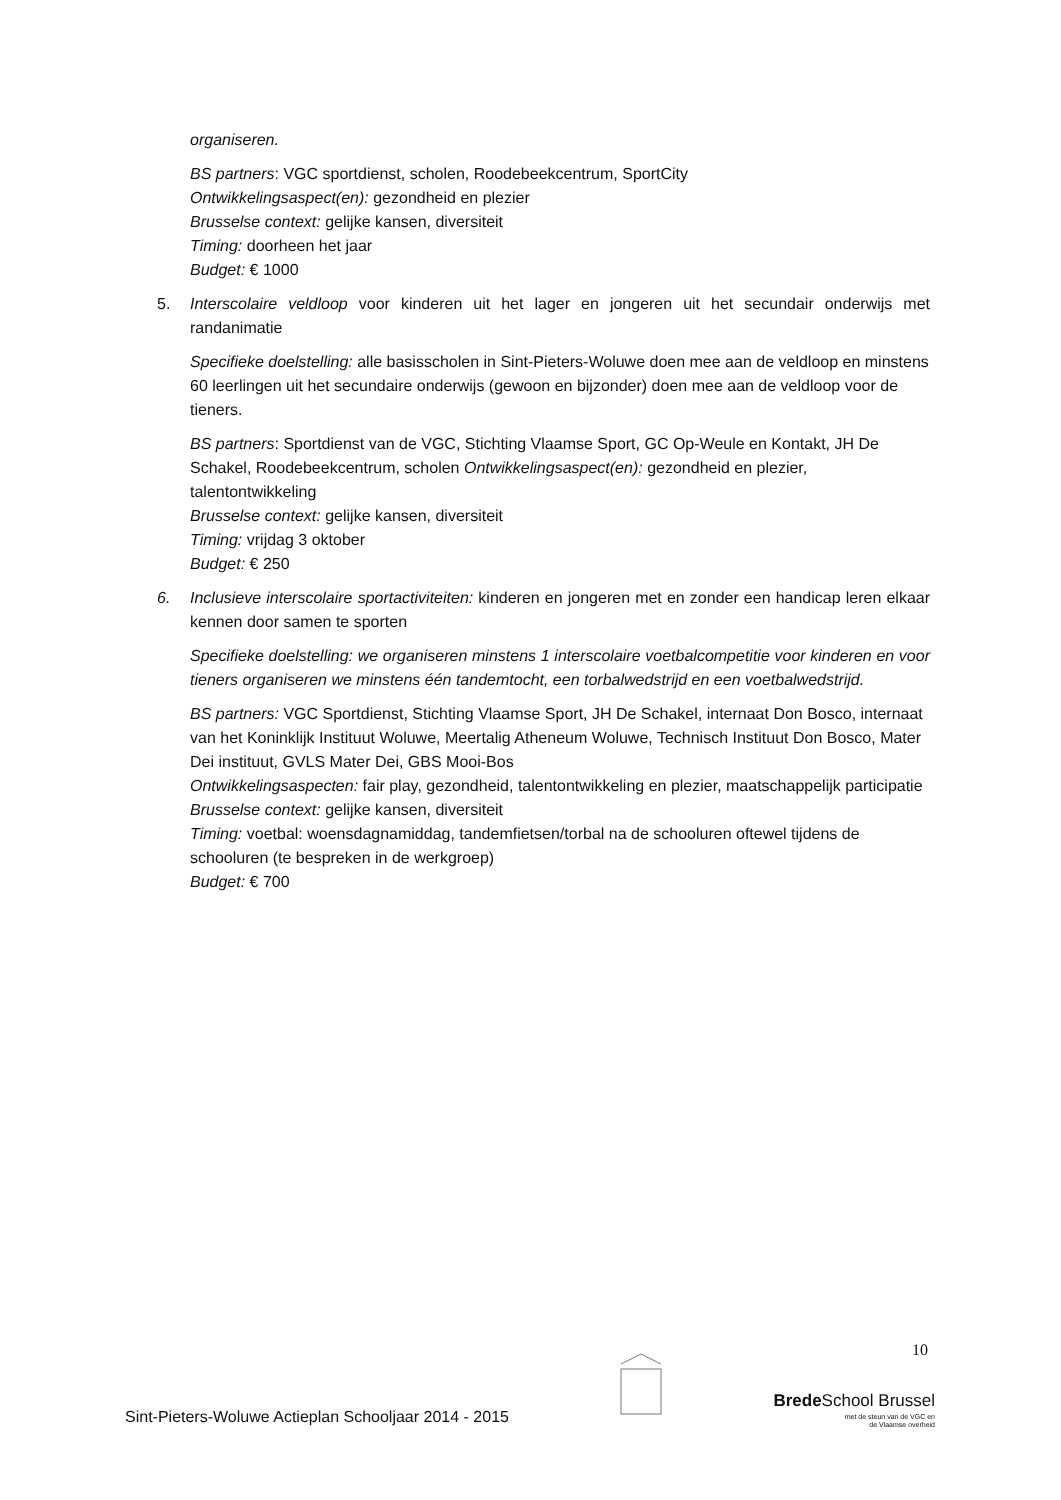organiseren.
BS partners: VGC sportdienst, scholen, Roodebeekcentrum, SportCity
Ontwikkelingsaspect(en): gezondheid en plezier
Brusselse context: gelijke kansen, diversiteit
Timing: doorheen het jaar
Budget: € 1000
5. Interscolaire veldloop voor kinderen uit het lager en jongeren uit het secundair onderwijs met randanimatie
Specifieke doelstelling: alle basisscholen in Sint-Pieters-Woluwe doen mee aan de veldloop en minstens 60 leerlingen uit het secundaire onderwijs (gewoon en bijzonder) doen mee aan de veldloop voor de tieners.
BS partners: Sportdienst van de VGC, Stichting Vlaamse Sport, GC Op-Weule en Kontakt, JH De Schakel, Roodebeekcentrum, scholen Ontwikkelingsaspect(en): gezondheid en plezier, talentontwikkeling
Brusselse context: gelijke kansen, diversiteit
Timing: vrijdag 3 oktober
Budget: € 250
6. Inclusieve interscolaire sportactiviteiten: kinderen en jongeren met en zonder een handicap leren elkaar kennen door samen te sporten
Specifieke doelstelling: we organiseren minstens 1 interscolaire voetbalcompetitie voor kinderen en voor tieners organiseren we minstens één tandemtocht, een torbalwedstrijd en een voetbalwedstrijd.
BS partners: VGC Sportdienst, Stichting Vlaamse Sport, JH De Schakel, internaat Don Bosco, internaat van het Koninklijk Instituut Woluwe, Meertalig Atheneum Woluwe, Technisch Instituut Don Bosco, Mater Dei instituut, GVLS Mater Dei, GBS Mooi-Bos
Ontwikkelingsaspecten: fair play, gezondheid, talentontwikkeling en plezier, maatschappelijk participatie
Brusselse context: gelijke kansen, diversiteit
Timing: voetbal: woensdagnamiddag, tandemfietsen/torbal na de schooluren oftewel tijdens de schooluren (te bespreken in de werkgroep)
Budget: € 700
10
Sint-Pieters-Woluwe Actieplan Schooljaar 2014 - 2015
Brede School Brussel
met de steun van de VGC en
de Vlaamse overheid